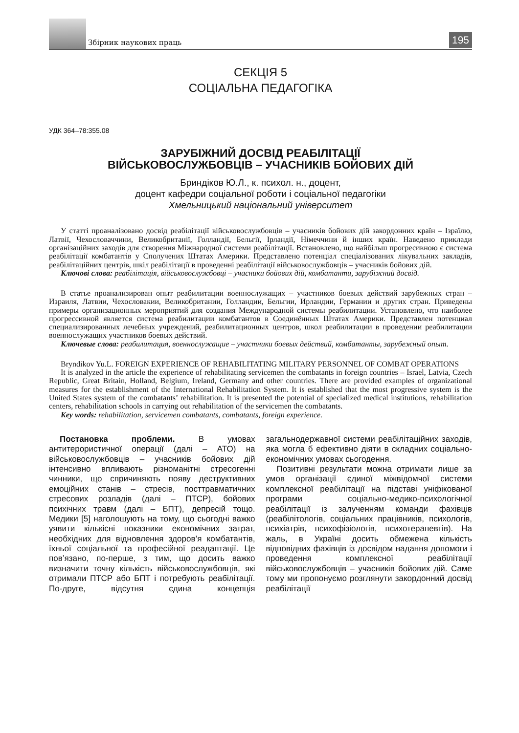Збірник наукових праць
195
СЕКЦІЯ 5
СОЦІАЛЬНА ПЕДАГОГІКА
УДК 364–78:355.08
ЗАРУБІЖНИЙ ДОСВІД РЕАБІЛІТАЦІЇ
ВІЙСЬКОВОСЛУЖБОВЦІВ – УЧАСНИКІВ БОЙОВИХ ДІЙ
Бриндіков Ю.Л., к. психол. н., доцент,
доцент кафедри соціальної роботи і соціальної педагогіки
Хмельницький національний університет
У статті проаналізовано досвід реабілітації військовослужбовців – учасників бойових дій закордонних країн – Ізраїлю, Латвії, Чехословаччини, Великобританії, Голландії, Бельгії, Ірландії, Німеччини й інших країн. Наведено приклади організаційних заходів для створення Міжнародної системи реабілітації. Встановлено, що найбільш прогресивною є система реабілітації комбатантів у Сполучених Штатах Америки. Представлено потенціал спеціалізованих лікувальних закладів, реабілітаційних центрів, шкіл реабілітації в проведенні реабілітації військовослужбовців – учасників бойових дій.
Ключові слова: реабілітація, військовослужбовці – учасники бойових дій, комбатанти, зарубіжний досвід.
В статье проанализирован опыт реабилитации военнослужащих – участников боевых действий зарубежных стран – Израиля, Латвии, Чехословакии, Великобритании, Голландии, Бельгии, Ирландии, Германии и других стран. Приведены примеры организационных мероприятий для создания Международной системы реабилитации. Установлено, что наиболее прогрессивной является система реабилитации комбатантов в Соединённых Штатах Америки. Представлен потенциал специализированных лечебных учреждений, реабилитационных центров, школ реабилитации в проведении реабилитации военнослужащих участников боевых действий.
Ключевые слова: реабилитация, военнослужащие – участники боевых действий, комбатанты, зарубежный опыт.
Bryndikov Yu.L. FOREIGN EXPERIENCE OF REHABILITATING MILITARY PERSONNEL OF COMBAT OPERATIONS
It is analyzed in the article the experience of rehabilitating servicemen the combatants in foreign countries – Israel, Latvia, Czech Republic, Great Britain, Holland, Belgium, Ireland, Germany and other countries. There are provided examples of organizational measures for the establishment of the International Rehabilitation System. It is established that the most progressive system is the United States system of the combatants’ rehabilitation. It is presented the potential of specialized medical institutions, rehabilitation centers, rehabilitation schools in carrying out rehabilitation of the servicemen the combatants.
Key words: rehabilitation, servicemen combatants, combatants, foreign experience.
Постановка проблеми. В умовах антитерористичної операції (далі – АТО) на військовослужбовців – учасників бойових дій інтенсивно впливають різноманітні стресогенні чинники, що спричиняють появу деструктивних емоційних станів – стресів, посттравматичних стресових розладів (далі – ПТСР), бойових психічних травм (далі – БПТ), депресій тощо. Медики [5] наголошують на тому, що сьогодні важко уявити кількісні показники економічних затрат, необхідних для відновлення здоров’я комбатантів, їхньої соціальної та професійної реадаптації. Це пов’язано, по-перше, з тим, що досить важко визначити точну кількість військовослужбовців, які отримали ПТСР або БПТ і потребують реабілітації. По-друге, відсутня єдина концепція загальнодержавної системи реабілітаційних заходів, яка могла б ефективно діяти в складних соціально-економічних умовах сьогодення.
Позитивні результати можна отримати лише за умов організації єдиної міжвідомчої системи комплексної реабілітації на підставі уніфікованої програми соціально-медико-психологічної реабілітації із залученням команди фахівців (реабілітологів, соціальних працівників, психологів, психіатрів, психофізіологів, психотерапевтів). На жаль, в Україні досить обмежена кількість відповідних фахівців із досвідом надання допомоги і проведення комплексної реабілітації військовослужбовців – учасників бойових дій. Саме тому ми пропонуємо розглянути закордонний досвід реабілітації